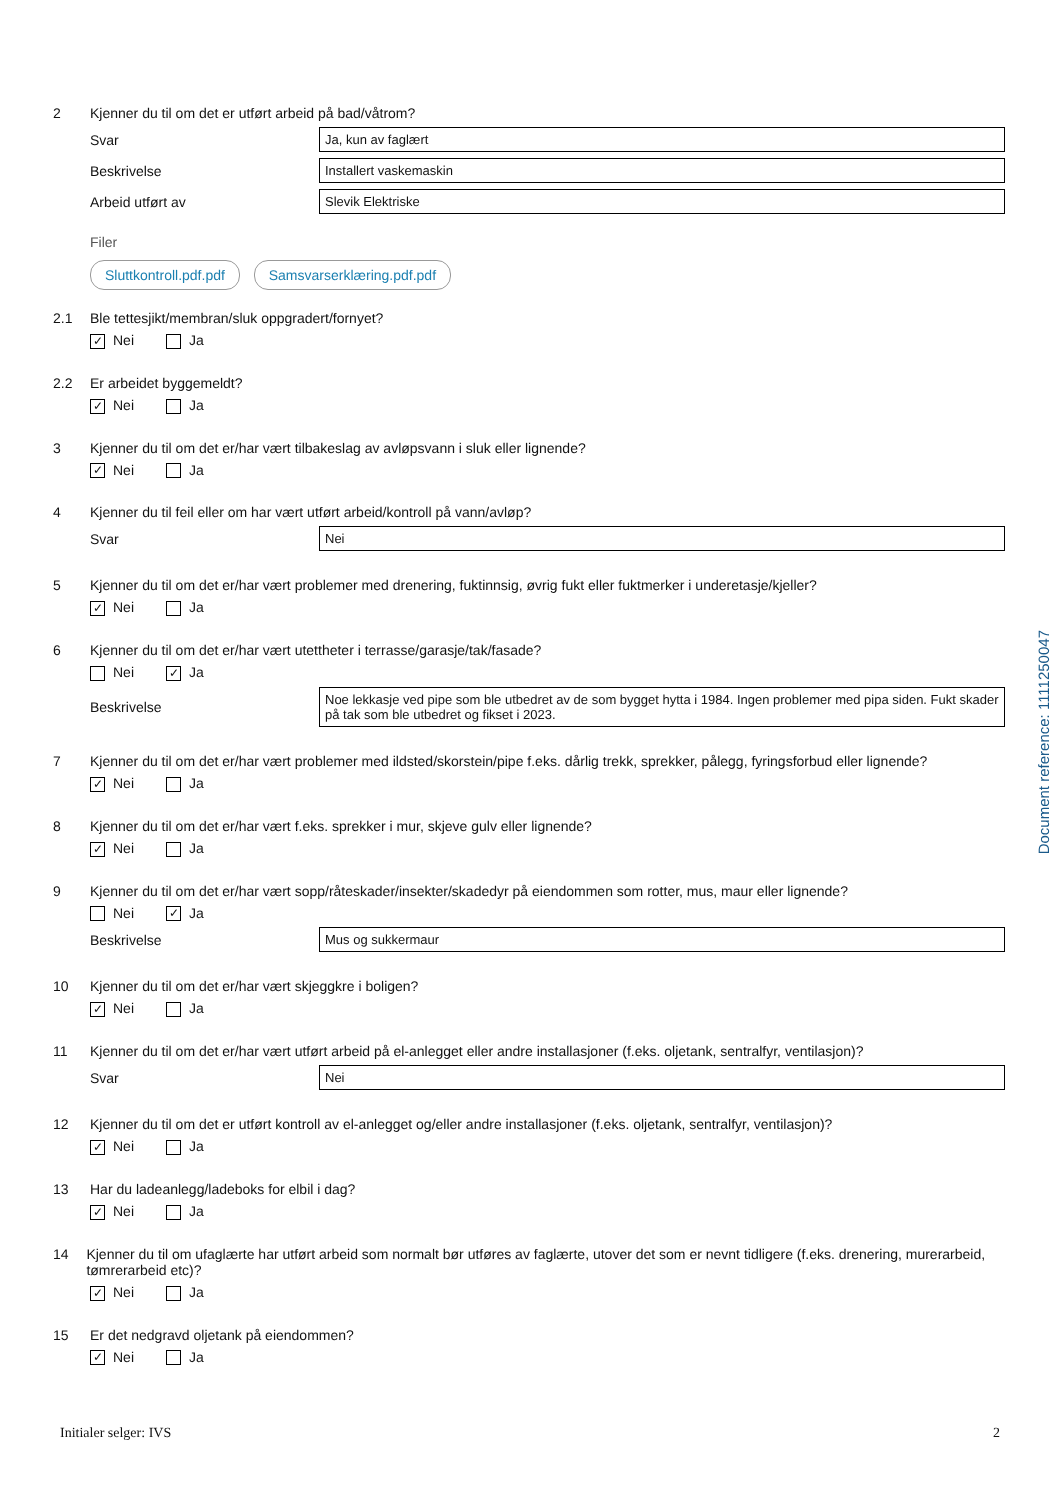2 Kjenner du til om det er utført arbeid på bad/våtrom?
Svar
Ja, kun av faglært
Beskrivelse
Installert vaskemaskin
Arbeid utført av
Slevik Elektriske
Filer
Sluttkontroll.pdf.pdf Samsvarserklæring.pdf.pdf
2.1 Ble tettesjikt/membran/sluk oppgradert/fornyet?
✓ Nei Ja
2.2 Er arbeidet byggemeldt?
✓ Nei Ja
3 Kjenner du til om det er/har vært tilbakeslag av avløpsvann i sluk eller lignende?
✓ Nei Ja
4 Kjenner du til feil eller om har vært utført arbeid/kontroll på vann/avløp?
Svar
Nei
5 Kjenner du til om det er/har vært problemer med drenering, fuktinnsig, øvrig fukt eller fuktmerker i underetasje/kjeller?
✓ Nei Ja
6 Kjenner du til om det er/har vært utettheter i terrasse/garasje/tak/fasade?
Nei
✓ Ja
Beskrivelse
Noe lekkasje ved pipe som ble utbedret av de som bygget hytta i 1984. Ingen problemer med pipa siden. Fukt skader på tak som ble utbedret og fikset i 2023.
7 Kjenner du til om det er/har vært problemer med ildsted/skorstein/pipe f.eks. dårlig trekk, sprekker, pålegg, fyringsforbud eller lignende?
✓ Nei Ja
8 Kjenner du til om det er/har vært f.eks. sprekker i mur, skjeve gulv eller lignende?
✓ Nei Ja
9 Kjenner du til om det er/har vært sopp/råteskader/insekter/skadedyr på eiendommen som rotter, mus, maur eller lignende?
Nei
✓ Ja
Beskrivelse
Mus og sukkermaur
10 Kjenner du til om det er/har vært skjeggkre i boligen?
✓ Nei Ja
11 Kjenner du til om det er/har vært utført arbeid på el-anlegget eller andre installasjoner (f.eks. oljetank, sentralfyr, ventilasjon)?
Svar
Nei
12 Kjenner du til om det er utført kontroll av el-anlegget og/eller andre installasjoner (f.eks. oljetank, sentralfyr, ventilasjon)?
✓ Nei Ja
13 Har du ladeanlegg/ladeboks for elbil i dag?
✓ Nei Ja
14 Kjenner du til om ufaglærte har utført arbeid som normalt bør utføres av faglærte, utover det som er nevnt tidligere (f.eks. drenering, murerarbeid, tømrerarbeid etc)?
✓ Nei Ja
15 Er det nedgravd oljetank på eiendommen?
✓ Nei Ja
Document reference: 1111250047
Initialer selger: IVS 2